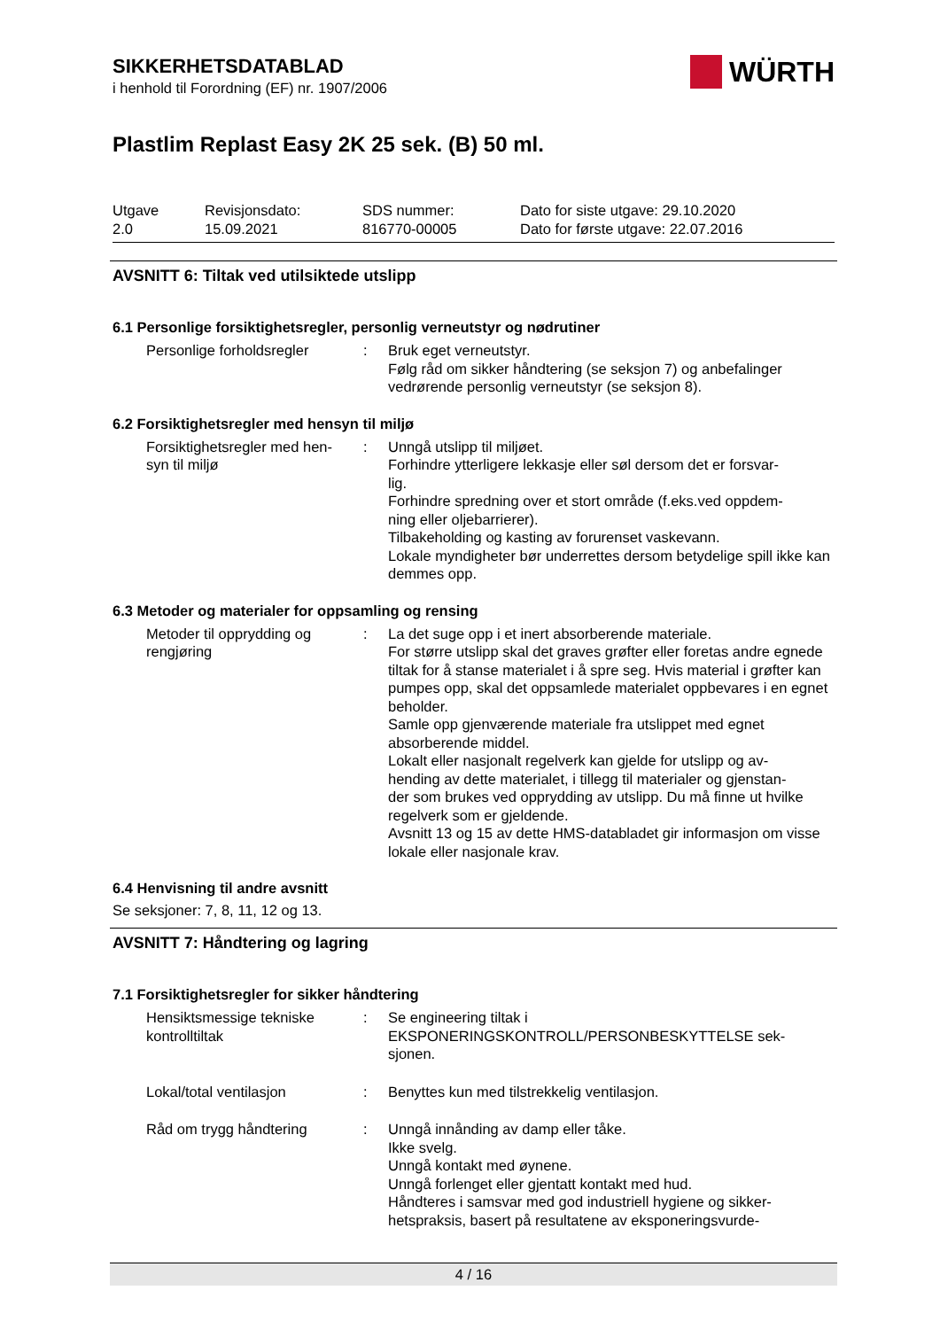WÜRTH
SIKKERHETSDATABLAD
i henhold til Forordning (EF) nr. 1907/2006
Plastlim Replast Easy 2K 25 sek. (B) 50 ml.
Utgave
2.0
Revisjonsdato:
15.09.2021
SDS nummer:
816770-00005
Dato for siste utgave: 29.10.2020
Dato for første utgave: 22.07.2016
AVSNITT 6: Tiltak ved utilsiktede utslipp
6.1 Personlige forsiktighetsregler, personlig verneutstyr og nødrutiner
Personlige forholdsregler
: Bruk eget verneutstyr.
Følg råd om sikker håndtering (se seksjon 7) og anbefalinger vedrørende personlig verneutstyr (se seksjon 8).
6.2 Forsiktighetsregler med hensyn til miljø
Forsiktighetsregler med hen-
syn til miljø
: Unngå utslipp til miljøet.
Forhindre ytterligere lekkasje eller søl dersom det er forsvar-
lig.
Forhindre spredning over et stort område (f.eks.ved oppdem-
ning eller oljebarrierer).
Tilbakeholding og kasting av forurenset vaskevann.
Lokale myndigheter bør underrettes dersom betydelige spill ikke kan demmes opp.
6.3 Metoder og materialer for oppsamling og rensing
Metoder til opprydding og
rengjøring
: La det suge opp i et inert absorberende materiale.
For større utslipp skal det graves grøfter eller foretas andre egnede tiltak for å stanse materialet i å spre seg. Hvis material i grøfter kan pumpes opp, skal det oppsamlede materialet oppbevares i en egnet beholder.
Samle opp gjenværende materiale fra utslippet med egnet absorberende middel.
Lokalt eller nasjonalt regelverk kan gjelde for utslipp og av-
hending av dette materialet, i tillegg til materialer og gjenstan-
der som brukes ved opprydding av utslipp. Du må finne ut hvilke regelverk som er gjeldende.
Avsnitt 13 og 15 av dette HMS-databladet gir informasjon om visse lokale eller nasjonale krav.
6.4 Henvisning til andre avsnitt
Se seksjoner: 7, 8, 11, 12 og 13.
AVSNITT 7: Håndtering og lagring
7.1 Forsiktighetsregler for sikker håndtering
Hensiktsmessige tekniske
kontrolltiltak
: Se engineering tiltak i
EKSPONERINGSKONTROLL/PERSONBESKYTTELSE sek-
sjonen.
Lokal/total ventilasjon : Benyttes kun med tilstrekkelig ventilasjon.
Råd om trygg håndtering : Unngå innånding av damp eller tåke.
Ikke svelg.
Unngå kontakt med øynene.
Unngå forlenget eller gjentatt kontakt med hud.
Håndteres i samsvar med god industriell hygiene og sikker-
hetspraksis, basert på resultatene av eksponeringsvurde-
4 / 16